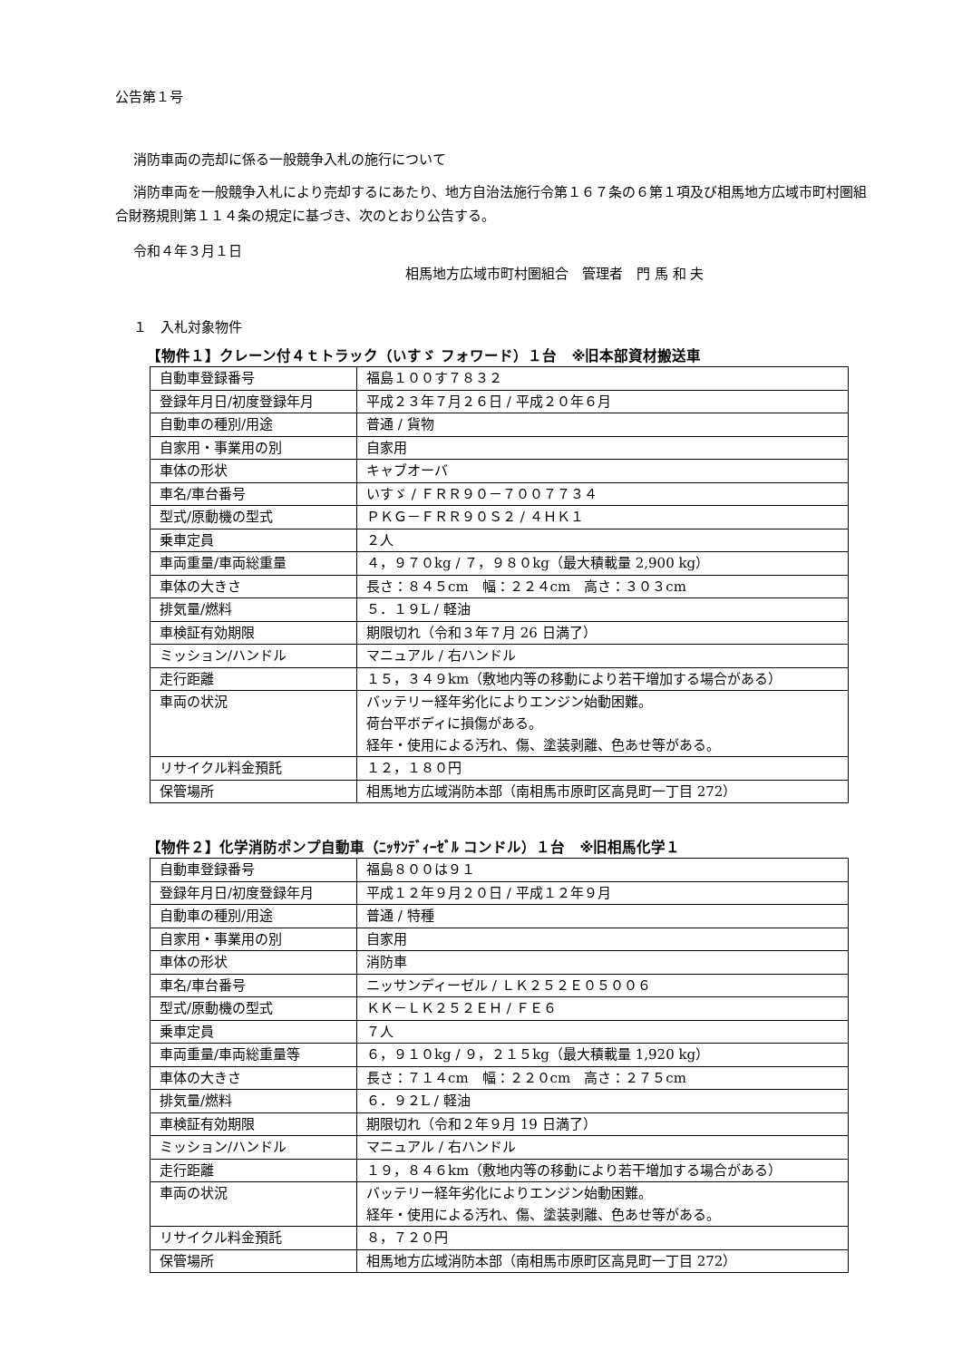公告第１号
消防車両の売却に係る一般競争入札の施行について
消防車両を一般競争入札により売却するにあたり、地方自治法施行令第１６７条の６第１項及び相馬地方広域市町村圏組合財務規則第１１４条の規定に基づき、次のとおり公告する。
令和４年３月１日
相馬地方広域市町村圏組合　管理者　門 馬 和 夫
１　入札対象物件
【物件１】クレーン付４ｔトラック（いすゞ フォワード）１台　※旧本部資材搬送車
| 自動車登録番号 | 福島１００す７８３２ |
| 登録年月日/初度登録年月 | 平成２３年７月２６日 / 平成２０年６月 |
| 自動車の種別/用途 | 普通 / 貨物 |
| 自家用・事業用の別 | 自家用 |
| 車体の形状 | キャブオーバ |
| 車名/車台番号 | いすゞ / ＦＲＲ９０－７００７７３４ |
| 型式/原動機の型式 | ＰＫＧ－ＦＲＲ９０Ｓ２ / ４ＨＫ１ |
| 乗車定員 | ２人 |
| 車両重量/車両総重量 | ４，９７０kg / ７，９８０kg（最大積載量 2,900 kg） |
| 車体の大きさ | 長さ：８４５cm 幅：２２４cm 高さ：３０３cm |
| 排気量/燃料 | ５．１９L / 軽油 |
| 車検証有効期限 | 期限切れ（令和３年７月 26 日満了） |
| ミッション/ハンドル | マニュアル / 右ハンドル |
| 走行距離 | １５，３４９km（敷地内等の移動により若干増加する場合がある） |
| 車両の状況 | バッテリー経年劣化によりエンジン始動困難。 荷台平ボディに損傷がある。 経年・使用による汚れ、傷、塗装剥離、色あせ等がある。 |
| リサイクル料金預託 | １２，１８０円 |
| 保管場所 | 相馬地方広域消防本部（南相馬市原町区高見町一丁目 272） |
【物件２】化学消防ポンプ自動車（ﾆｯｻﾝﾃﾞｨｰｾﾞﾙ コンドル）１台　※旧相馬化学１
| 自動車登録番号 | 福島８００は９１ |
| 登録年月日/初度登録年月 | 平成１２年９月２０日 / 平成１２年９月 |
| 自動車の種別/用途 | 普通 / 特種 |
| 自家用・事業用の別 | 自家用 |
| 車体の形状 | 消防車 |
| 車名/車台番号 | ニッサンディーゼル / ＬＫ２５２Ｅ０５００６ |
| 型式/原動機の型式 | ＫＫ－ＬＫ２５２ＥＨ / ＦＥ６ |
| 乗車定員 | ７人 |
| 車両重量/車両総重量等 | ６，９１０kg / ９，２１５kg（最大積載量 1,920 kg） |
| 車体の大きさ | 長さ：７１４cm 幅：２２０cm 高さ：２７５cm |
| 排気量/燃料 | ６．９２L / 軽油 |
| 車検証有効期限 | 期限切れ（令和２年９月 19 日満了） |
| ミッション/ハンドル | マニュアル / 右ハンドル |
| 走行距離 | １９，８４６km（敷地内等の移動により若干増加する場合がある） |
| 車両の状況 | バッテリー経年劣化によりエンジン始動困難。 経年・使用による汚れ、傷、塗装剥離、色あせ等がある。 |
| リサイクル料金預託 | ８，７２０円 |
| 保管場所 | 相馬地方広域消防本部（南相馬市原町区高見町一丁目 272） |